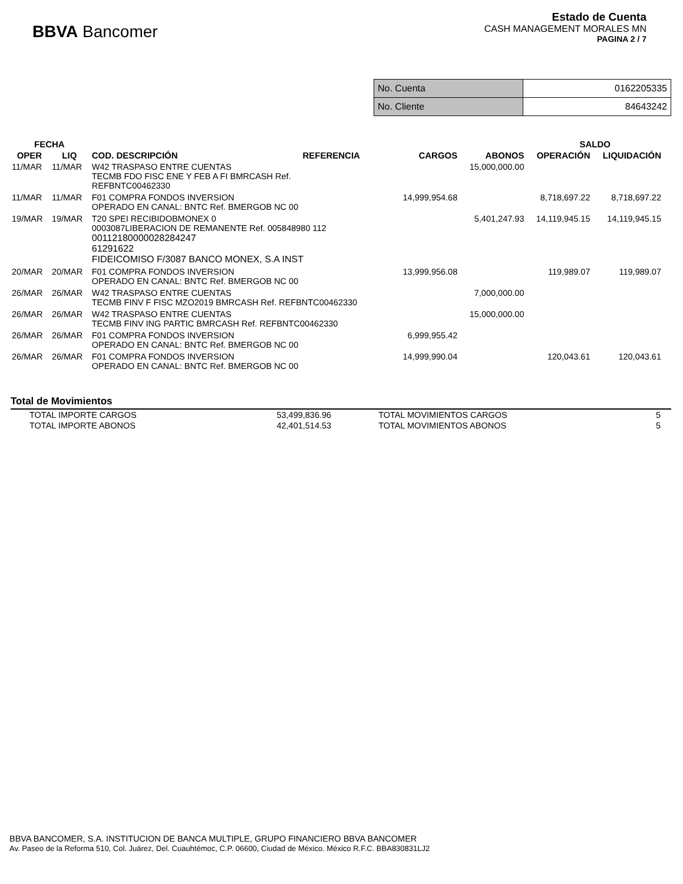BBVA Bancomer
Estado de Cuenta
CASH MANAGEMENT MORALES MN
PAGINA 2 / 7
| No. Cuenta | 0162205335 |
| No. Cliente | 84643242 |
| FECHA | | | | | | SALDO | |
| --- | --- | --- | --- | --- | --- | --- | --- |
| OPER | LIQ | COD. DESCRIPCIÓN | REFERENCIA | CARGOS | ABONOS | OPERACIÓN | LIQUIDACIÓN |
| 11/MAR | 11/MAR | W42 TRASPASO ENTRE CUENTAS TECMB FDO FISC ENE Y FEB A FI BMRCASH Ref. REFBNTC00462330 | | | 15,000,000.00 | | |
| 11/MAR | 11/MAR | F01 COMPRA FONDOS INVERSION OPERADO EN CANAL: BNTC Ref. BMERGOB NC 00 | | 14,999,954.68 | | 8,718,697.22 | 8,718,697.22 |
| 19/MAR | 19/MAR | T20 SPEI RECIBIDOBMONEX 0 0003087LIBERACION DE REMANENTE Ref. 005848980 112 00112180000028284247 61291622 FIDEICOMISO F/3087 BANCO MONEX, S.A INST | | | 5,401,247.93 | 14,119,945.15 | 14,119,945.15 |
| 20/MAR | 20/MAR | F01 COMPRA FONDOS INVERSION OPERADO EN CANAL: BNTC Ref. BMERGOB NC 00 | | 13,999,956.08 | | 119,989.07 | 119,989.07 |
| 26/MAR | 26/MAR | W42 TRASPASO ENTRE CUENTAS TECMB FINV F FISC MZO2019 BMRCASH Ref. REFBNTC00462330 | | | 7,000,000.00 | | |
| 26/MAR | 26/MAR | W42 TRASPASO ENTRE CUENTAS TECMB FINV ING PARTIC BMRCASH Ref. REFBNTC00462330 | | | 15,000,000.00 | | |
| 26/MAR | 26/MAR | F01 COMPRA FONDOS INVERSION OPERADO EN CANAL: BNTC Ref. BMERGOB NC 00 | | 6,999,955.42 | | | |
| 26/MAR | 26/MAR | F01 COMPRA FONDOS INVERSION OPERADO EN CANAL: BNTC Ref. BMERGOB NC 00 | | 14,999,990.04 | | 120,043.61 | 120,043.61 |
Total de Movimientos
| TOTAL IMPORTE CARGOS | 53,499,836.96 | TOTAL MOVIMIENTOS CARGOS | 5 |
| TOTAL IMPORTE ABONOS | 42,401,514.53 | TOTAL MOVIMIENTOS ABONOS | 5 |
BBVA BANCOMER, S.A. INSTITUCION DE BANCA MULTIPLE, GRUPO FINANCIERO BBVA BANCOMER
Av. Paseo de la Reforma 510, Col. Juárez, Del. Cuauhtémoc, C.P. 06600, Ciudad de México. México R.F.C. BBA830831LJ2